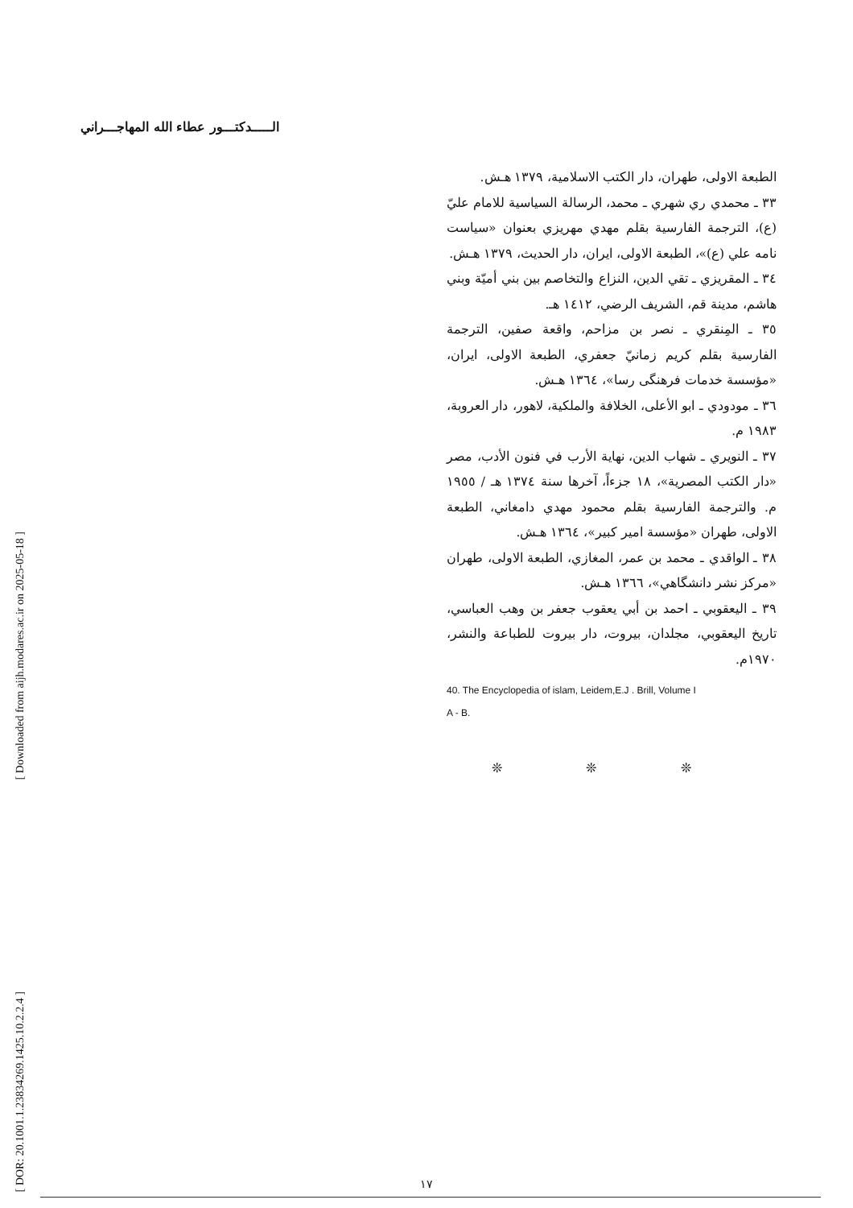[ Downloaded from aijh.modares.ac.ir on 2025-05-18 ]
[ DOR: 20.1001.1.23834269.1425.10.2.2.4 ]
الـــــدكتـــور عطاء الله المهاجـــراني
الطبعة الاولى، طهران، دار الكتب الاسلامية، ١٣٧٩ هـش.
٣٣ ـ محمدي ري شهري ـ محمد، الرسالة السياسية للامام عليّ (ع)، الترجمة الفارسية بقلم مهدي مهريزي بعنوان «سياست نامه علي (ع)»، الطبعة الاولى، ايران، دار الحديث، ١٣٧٩ هـش.
٣٤ ـ المقريزي ـ تقي الدين، النزاع والتخاصم بين بني أميّة وبني هاشم، مدينة قم، الشريف الرضي، ١٤١٢ هـ.
٣٥ ـ المِنقري ـ نصر بن مزاحم، واقعة صفين، الترجمة الفارسية بقلم كريم زمانيّ جعفري، الطبعة الاولى، ايران، «مؤسسة خدمات فرهنگى رسا»، ١٣٦٤ هـش.
٣٦ ـ مودودي ـ ابو الأعلى، الخلافة والملكية، لاهور، دار العروبة، ١٩٨٣ م.
٣٧ ـ النويري ـ شهاب الدين، نهاية الأرب في فنون الأدب، مصر «دار الكتب المصرية»، ١٨ جزءاً، آخرها سنة ١٣٧٤ هـ / ١٩٥٥ م. والترجمة الفارسية بقلم محمود مهدي دامغاني، الطبعة الاولى، طهران «مؤسسة امير كبير»، ١٣٦٤ هـش.
٣٨ ـ الواقدي ـ محمد بن عمر، المغازي، الطبعة الاولى، طهران «مركز نشر دانشگاهي»، ١٣٦٦ هـش.
٣٩ ـ اليعقوبي ـ احمد بن أبي يعقوب جعفر بن وهب العباسي، تاريخ اليعقوبي، مجلدان، بيروت، دار بيروت للطباعة والنشر، ١٩٧٠م.
40. The Encyclopedia of islam, Leidem,E.J . Brill, Volume I
A - B.
❊ ❊ ❊
١٧